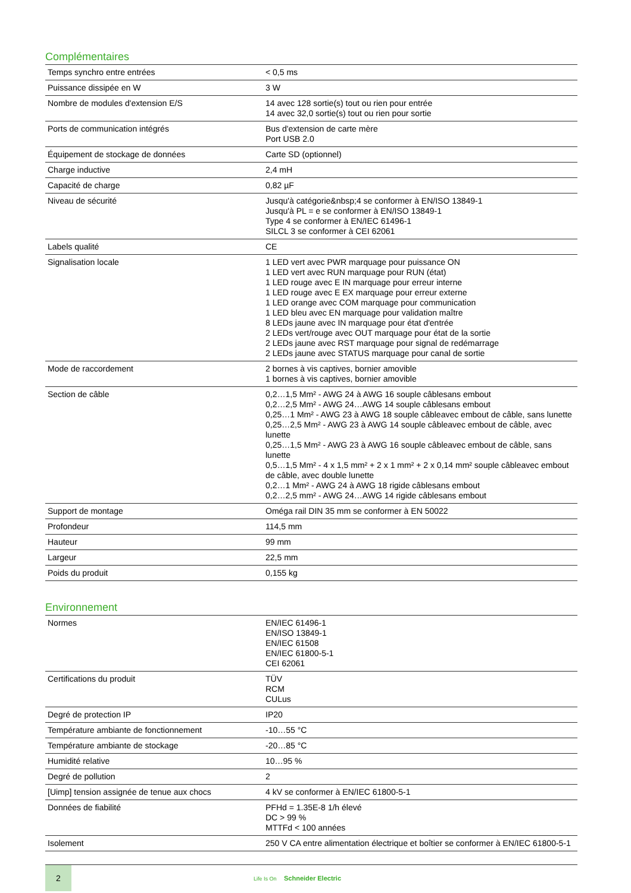Complémentaires
| Temps synchro entre entrées | < 0,5 ms |
| Puissance dissipée en W | 3 W |
| Nombre de modules d'extension E/S | 14 avec 128 sortie(s) tout ou rien pour entrée 14 avec 32,0 sortie(s) tout ou rien pour sortie |
| Ports de communication intégrés | Bus d'extension de carte mère Port USB 2.0 |
| Équipement de stockage de données | Carte SD (optionnel) |
| Charge inductive | 2,4 mH |
| Capacité de charge | 0,82 µF |
| Niveau de sécurité | Jusqu'à catégorie&nbsp;4 se conformer à EN/ISO 13849-1 Jusqu'à PL = e se conformer à EN/ISO 13849-1 Type 4 se conformer à EN/IEC 61496-1 SILCL 3 se conformer à CEI 62061 |
| Labels qualité | CE |
| Signalisation locale | 1 LED vert avec PWR marquage pour puissance ON 1 LED vert avec RUN marquage pour RUN (état) 1 LED rouge avec E IN marquage pour erreur interne 1 LED rouge avec E EX marquage pour erreur externe 1 LED orange avec COM marquage pour communication 1 LED bleu avec EN marquage pour validation maître 8 LEDs jaune avec IN marquage pour état d'entrée 2 LEDs vert/rouge avec OUT marquage pour état de la sortie 2 LEDs jaune avec RST marquage pour signal de redémarrage 2 LEDs jaune avec STATUS marquage pour canal de sortie |
| Mode de raccordement | 2 bornes à vis captives, bornier amovible 1 bornes à vis captives, bornier amovible |
| Section de câble | 0,2…1,5 Mm² - AWG 24 à AWG 16 souple câblesans embout 0,2…2,5 Mm² - AWG 24…AWG 14 souple câblesans embout 0,25…1 Mm² - AWG 23 à AWG 18 souple câbleavec embout de câble, sans lunette 0,25…2,5 Mm² - AWG 23 à AWG 14 souple câbleavec embout de câble, avec lunette 0,25…1,5 Mm² - AWG 23 à AWG 16 souple câbleavec embout de câble, sans lunette 0,5…1,5 Mm² - 4 x 1,5 mm² + 2 x 1 mm² + 2 x 0,14 mm² souple câbleavec embout de câble, avec double lunette 0,2…1 Mm² - AWG 24 à AWG 18 rigide câblesans embout 0,2…2,5 mm² - AWG 24…AWG 14 rigide câblesans embout |
| Support de montage | Oméga rail DIN 35 mm se conformer à EN 50022 |
| Profondeur | 114,5 mm |
| Hauteur | 99 mm |
| Largeur | 22,5 mm |
| Poids du produit | 0,155 kg |
Environnement
| Normes | EN/IEC 61496-1 EN/ISO 13849-1 EN/IEC 61508 EN/IEC 61800-5-1 CEI 62061 |
| Certifications du produit | TÜV RCM CULus |
| Degré de protection IP | IP20 |
| Température ambiante de fonctionnement | -10…55 °C |
| Température ambiante de stockage | -20…85 °C |
| Humidité relative | 10…95 % |
| Degré de pollution | 2 |
| [Uimp] tension assignée de tenue aux chocs | 4 kV se conformer à EN/IEC 61800-5-1 |
| Données de fiabilité | PFHd = 1.35E-8 1/h élevé DC > 99 % MTTFd < 100 années |
| Isolement | 250 V CA entre alimentation électrique et boîtier se conformer à EN/IEC 61800-5-1 |
2
Life Is On Schneider Electric